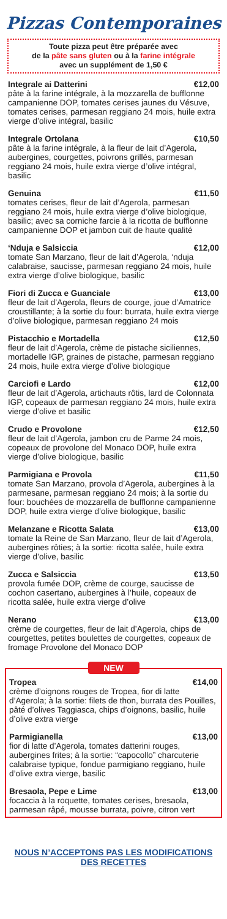Pizzas Contemporaines
Toute pizza peut être préparée avec
de la pâte sans gluten ou à la farine intégrale
avec un supplément de 1,50 €
Integrale ai Datterini €12,00
pâte à la farine intégrale, à la mozzarella de bufflonne campanienne DOP, tomates cerises jaunes du Vésuve, tomates cerises, parmesan reggiano 24 mois, huile extra vierge d’olive intégral, basilic
Integrale Ortolana €10,50
pâte à la farine intégrale, à la fleur de lait d’Agerola, aubergines, courgettes, poivrons grillés, parmesan reggiano 24 mois, huile extra vierge d’olive intégral, basilic
Genuina €11,50
tomates cerises, fleur de lait d’Agerola, parmesan reggiano 24 mois, huile extra vierge d’olive biologique, basilic; avec sa corniche farcie à la ricotta de bufflonne campanienne DOP et jambon cuit de haute qualité
‘Nduja e Salsiccia €12,00
tomate San Marzano, fleur de lait d’Agerola, ‘nduja calabraise, saucisse, parmesan reggiano 24 mois, huile extra vierge d’olive biologique, basilic
Fiori di Zucca e Guanciale €13,00
fleur de lait d’Agerola, fleurs de courge, joue d’Amatrice croustillante; à la sortie du four: burrata, huile extra vierge d’olive biologique, parmesan reggiano 24 mois
Pistacchio e Mortadella €12,50
fleur de lait d’Agerola, crème de pistache siciliennes, mortadelle IGP, graines de pistache, parmesan reggiano 24 mois, huile extra vierge d’olive biologique
Carciofi e Lardo €12,00
fleur de lait d’Agerola, artichauts rôtis, lard de Colonnata IGP, copeaux de parmesan reggiano 24 mois, huile extra vierge d’olive et basilic
Crudo e Provolone €12,50
fleur de lait d’Agerola, jambon cru de Parme 24 mois, copeaux de provolone del Monaco DOP, huile extra vierge d’olive biologique, basilic
Parmigiana e Provola €11,50
tomate San Marzano, provola d’Agerola, aubergines à la parmesane, parmesan reggiano 24 mois; à la sortie du four: bouchées de mozzarella de bufflonne campanienne DOP, huile extra vierge d’olive biologique, basilic
Melanzane e Ricotta Salata €13,00
tomate la Reine de San Marzano, fleur de lait d’Agerola, aubergines rôties; à la sortie: ricotta salée, huile extra vierge d’olive, basilic
Zucca e Salsiccia €13,50
provola fumée DOP, crème de courge, saucisse de cochon casertano, aubergines à l’huile, copeaux de ricotta salée, huile extra vierge d’olive
Nerano €13,00
crème de courgettes, fleur de lait d’Agerola, chips de courgettes, petites boulettes de courgettes, copeaux de fromage Provolone del Monaco DOP
NEW
Tropea €14,00
crème d’oignons rouges de Tropea, fior di latte d’Agerola; à la sortie: filets de thon, burrata des Pouilles, pâté d’olives Taggiasca, chips d’oignons, basilic, huile d’olive extra vierge
Parmigianella €13,00
fior di latte d’Agerola, tomates datterini rouges, aubergines frites; à la sortie: “capocollo” charcuterie calabraise typique, fondue parmigiano reggiano, huile d’olive extra vierge, basilic
Bresaola, Pepe e Lime €13,00
focaccia à la roquette, tomates cerises, bresaola, parmesan râpé, mousse burrata, poivre, citron vert
NOUS N’ACCEPTONS PAS LES MODIFICATIONS
DES RECETTES